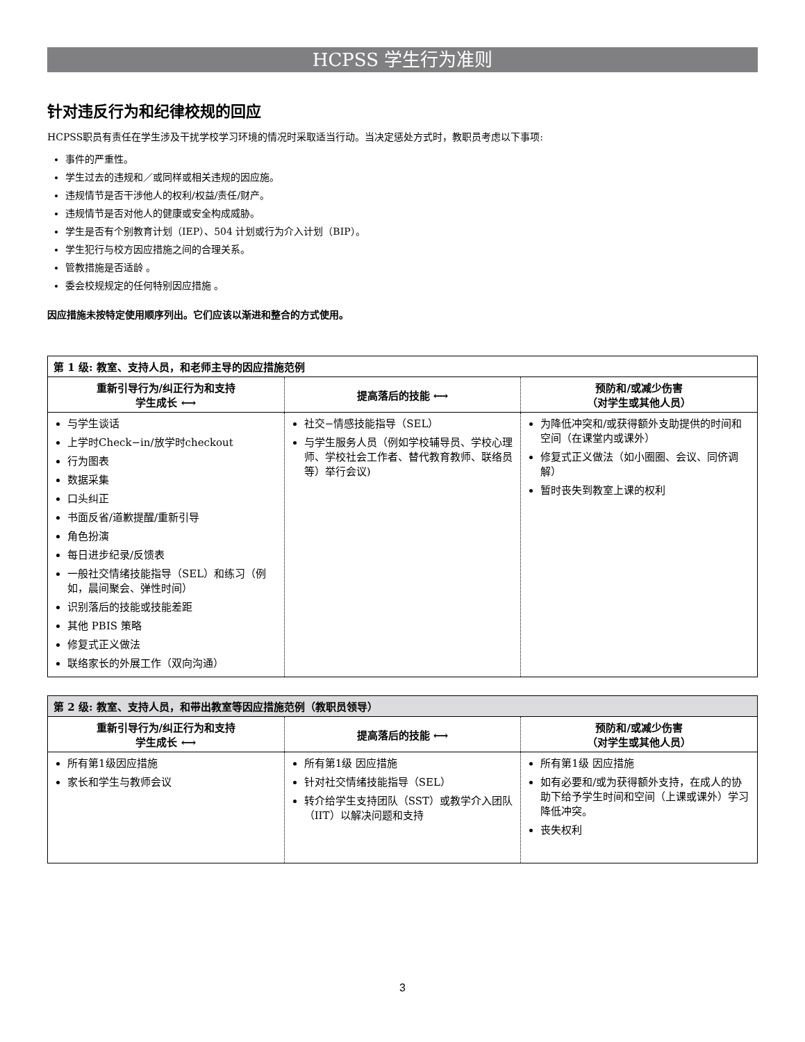HCPSS 学生行为准则
针对违反行为和纪律校规的回应
HCPSS职员有责任在学生涉及干扰学校学习环境的情况时采取适当行动。当决定惩处方式时，教职员考虑以下事项:
事件的严重性。
学生过去的违规和／或同样或相关违规的因应施。
违规情节是否干涉他人的权利/权益/责任/财产。
违规情节是否对他人的健康或安全构成威胁。
学生是否有个别教育计划（IEP）、504 计划或行为介入计划（BIP）。
学生犯行与校方因应措施之间的合理关系。
管教措施是否适龄 。
委会校规规定的任何特别因应措施 。
因应措施未按特定使用顺序列出。它们应该以渐进和整合的方式使用。
| 第 1 级: 教室、支持人员，和老师主导的因应措施范例 | | |
| --- | --- | --- |
| 重新引导行为/纠正行为和支持 学生成长 ⟷ | 提高落后的技能 ⟷ | 预防和/或减少伤害 （对学生或其他人员） |
| 与学生谈话 上学时Check−in/放学时checkout 行为图表 数据采集 口头纠正 书面反省/道歉提醒/重新引导 角色扮演 每日进步纪录/反馈表 一般社交情绪技能指导（SEL）和练习（例如，晨间聚会、弹性时间） 识别落后的技能或技能差距 其他 PBIS 策略 修复式正义做法 联络家长的外展工作（双向沟通） | 社交−情感技能指导（SEL） 与学生服务人员（例如学校辅导员、学校心理师、学校社会工作者、替代教育教师、联络员等）举行会议) | 为降低冲突和/或获得额外支助提供的时间和空间（在课堂内或课外） 修复式正义做法（如小圈圈、会议、同侪调解） 暂时丧失到教室上课的权利 |
| 第 2 级: 教室、支持人员，和带出教室等因应措施范例（教职员领导） | | |
| --- | --- | --- |
| 重新引导行为/纠正行为和支持 学生成长 ⟷ | 提高落后的技能 ⟷ | 预防和/或减少伤害 （对学生或其他人员） |
| 所有第1级因应措施 家长和学生与教师会议 | 所有第1级 因应措施 针对社交情绪技能指导（SEL） 转介给学生支持团队（SST）或教学介入团队（IIT）以解决问题和支持 | 所有第1级 因应措施 如有必要和/或为获得额外支持，在成人的协助下给予学生时间和空间（上课或课外）学习降低冲突。 丧失权利 |
3